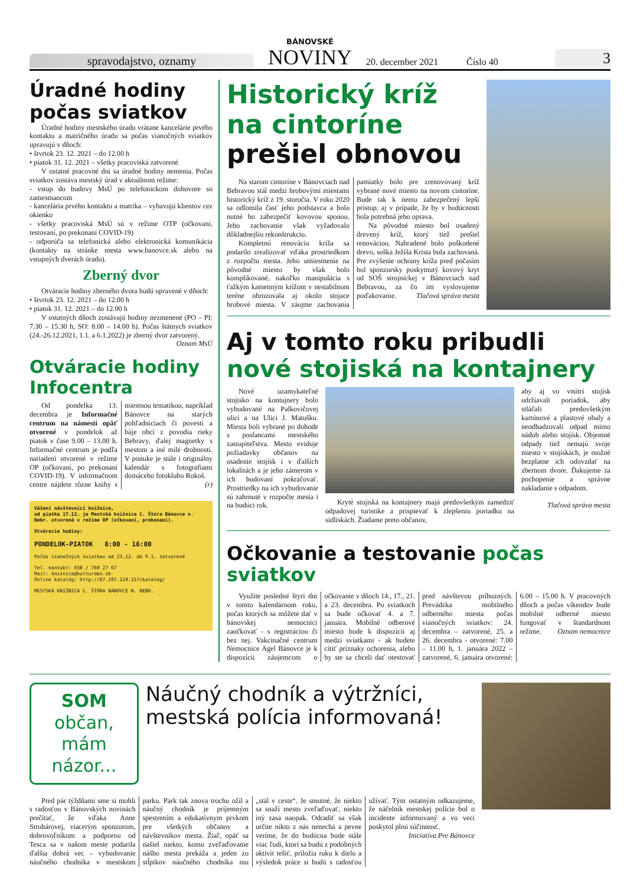spravodajstvo, oznamy
BÁNOVSKÉ
NOVINY
20. december 2021
Číslo 40
3
Úradné hodiny počas sviatkov
Úradné hodiny mestského úradu vrátane kancelárie prvého kontaktu a matričného úradu sa počas vianočných sviatkov upravujú v dňoch:
• štvrtok 23. 12. 2021 – do 12.00 h
• piatok 31. 12. 2021 – všetky pracoviská zatvorené
V ostatné pracovné dni sa úradné hodiny nemenia. Počas sviatkov zostáva mestský úrad v aktuálnom režime:
- vstup do budovy MsÚ po telefonickom dohovore so zamestnancom
- kancelária prvého kontaktu a matrika – vybavujú klientov cez okienko
- všetky pracoviská MsÚ sú v režime OTP (očkovaní, testovaní, po prekonaní COVID-19)
- odporúča sa telefonická alebo elektronická komunikácia (kontakty na stránke mesta www.banovce.sk alebo na vstupných dverách úradu).
Zberný dvor
Otváracie hodiny zberného dvora budú upravené v dňoch:
• štvrtok 23. 12. 2021 – do 12.00 h
• piatok 31. 12. 2021 – do 12.00 h
V ostatných dňoch zostávajú hodiny nezmenené (PO – PI: 7.30 – 15.30 h, SO: 8.00 – 14.00 h). Počas štátnych sviatkov (24.-26.12.2021, 1.1. a 6.1.2022) je zberný dvor zatvorený. Oznam MsÚ
Otváracie hodiny Infocentra
Od pondelka 13. decembra je Informačné centrum na námestí opäť otvorené v pondelok až piatok v čase 9.00 – 13.00 h. Informačné centrum je podľa nariadení otvorené v režime OP (očkovaní, po prekonaní COVID-19). V informačnom centre nájdete rôzne knihy s miestnou tematikou, napríklad Bánovce na starých pohľadniciach či povesti a báje obcí z povodia rieky Bebravy, ďalej magnetky s mestom a iné milé drobnosti. V ponuke je stále i originálny kalendár s fotografiami domáceho fotoklubu Rokoš. (r)
Vážení návštevníci knižnice,
od piatka 17.12. je Mestská knižnica Ľ. Štúra Bánovce n. Bebr. otvorená v režime OP (očkovaní, prekonaní).
Otváracie hodiny:
PONDELOK-PIATOK 8:00 - 16:00
Počas vianočných sviatkov od 23.12. do 9.1. zatvorené
Tel. kontakt: 038 / 760 27 67
Mail: kniznica@kulturabn.sk
Online katalóg: http://87.197.119.157/katalog/
MESTSKÁ KNIŽNICA Ľ. ŠTÚRA BÁNOVCE N. BEBR.
Historický kríž na cintoríne
prešiel obnovou
Na starom cintoríne v Bánovciach nad Bebravou stál medzi hrobovými miestami historický kríž z 19. storočia. V roku 2020 sa odlomila časť jeho podstavca a bolo nutné ho zabezpečiť kovovou sponou. Jeho zachovanie však vyžadovalo dôkladnejšiu rekonštrukciu.
Kompletnú renováciu kríža sa podarilo zrealizovať vďaka prostriedkom z rozpočtu mesta. Jeho umiestnenie na pôvodné miesto by však bolo komplikované, nakoľko manipulácia s ťažkým kamenným krížom v nestabilnom teréne ohrozovala aj okolo stojace hrobové miesta. V záujme zachovania pamiatky bolo pre zrenovovaný kríž vybrané nové miesto na novom cintoríne. Bude tak k nemu zabezpečený lepší prístup, aj v prípade, že by v budúcnosti bola potrebná jeho oprava.
Na pôvodné miesto bol osadený drevený kríž, ktorý tiež prešiel renováciou. Nahradené bolo poškodené drevo, soška Ježiša Krista bola zachovaná. Pre zvýšenie ochrany kríža pred počasím bol sponzorsky poskytnutý kovový kryt od SOŠ strojníckej v Bánovciach nad Bebravou, za čo im vyslovujeme poďakovanie. Tlačová správa mesta
Aj v tomto roku pribudli
nové stojiská na kontajnery
Nové uzamykateľné stojisko na kontajnery bolo vybudované na Palkovičovej ulici a na Ulici J. Matušku. Miesta boli vybrané po dohode s poslancami mestského zastupiteľstva. Mesto eviduje požiadavky občanov na osadenie stojísk i v ďalších lokalitách a je jeho zámerom v ich budovaní pokračovať. Prostriedky na ich vybudovanie sú zahrnuté v rozpočte mesta i na budúci rok.
Kryté stojiská na kontajnery majú predovšetkým zamedziť odpadovej turistike a prispievať k zlepšeniu poriadku na sídliskách. Žiadame preto občanov,
aby aj vo vnútri stojísk udržiavali poriadok, aby stláčali predovšetkým kartónové a plastové obaly a neodhadzovali odpad mimo nádob alebo stojísk. Objemné odpady tiež nemajú svoje miesto v stojiskách, je možné bezplatne ich odovzdať na zbernom dvore. Ďakujeme za pochopenie a správne nakladanie s odpadom.
Tlačová správa mesta
Očkovanie a testovanie počas sviatkov
Využite posledné štyri dni v tomto kalendárnom roku, počas ktorých sa môžete dať v bánovskej nemocnici zaočkovať - s registráciou či bez nej. Vakcinačné centrum Nemocnice Agel Bánovce je k dispozícii záujemcom o očkovanie v dňoch 14., 17., 21. a 23. decembra. Po sviatkoch sa bude očkovať 4. a 7. januára. Mobilné odberové miesto bude k dispozícii aj medzi sviatkami - ak budete cítiť príznaky ochorenia, alebo by ste sa chceli dať otestovať pred návštevou príbuzných. Prevádzka mobilného odberného miesta počas vianočných sviatkov: 24. decembra – zatvorené, 25. a 26. decembra - otvorené: 7.00 – 11.00 h, 1. januára 2022 – zatvorené, 6. januára otvorené: 6.00 – 15.00 h. V pracovných dňoch a počas víkendov bude mobilné odberné miesto fungovať v štandardnom režime. Oznam nemocnice
SOM občan,
mám názor...
Náučný chodník a výtržníci, mestská polícia informovaná!
Pred pár týždňami sme si mohli s radosťou v Bánovských novinách prečítať, že vďaka Anne Struhárovej, viacerým sponzorom, dobrovoľníkom a podporou od Tesca sa v našom meste podarila ďalšia dobrá vec – vybudovanie náučného chodníka v mestskom parku. Park tak znova trochu ožil a náučný chodník je príjemným spestrením a edukatívnym prvkom pre všetkých občanov a návštevníkov mesta. Žiaľ, opäť sa našiel niekto, komu zveľaďovanie nášho mesta prekáža a jeden zo stĺpikov náučného chodníka mu „stál v ceste“. Je smutné, že niekto sa snaží mesto zveľaďovať, niekto iný zasa naopak. Odradiť sa však určite nikto z nás nenechá a pevne veríme, že do budúcna bude stále viac ľudí, ktorí sa budú z podobných aktivít tešiť, priložia ruku k dielu a výsledok práce si budú s radosťou užívať. Tým ostatným odkazujeme, že náčelník mestskej polície bol o incidente informovaný a vo veci poskytol plnú súčinnosť. Iniciatíva Pre Bánovce